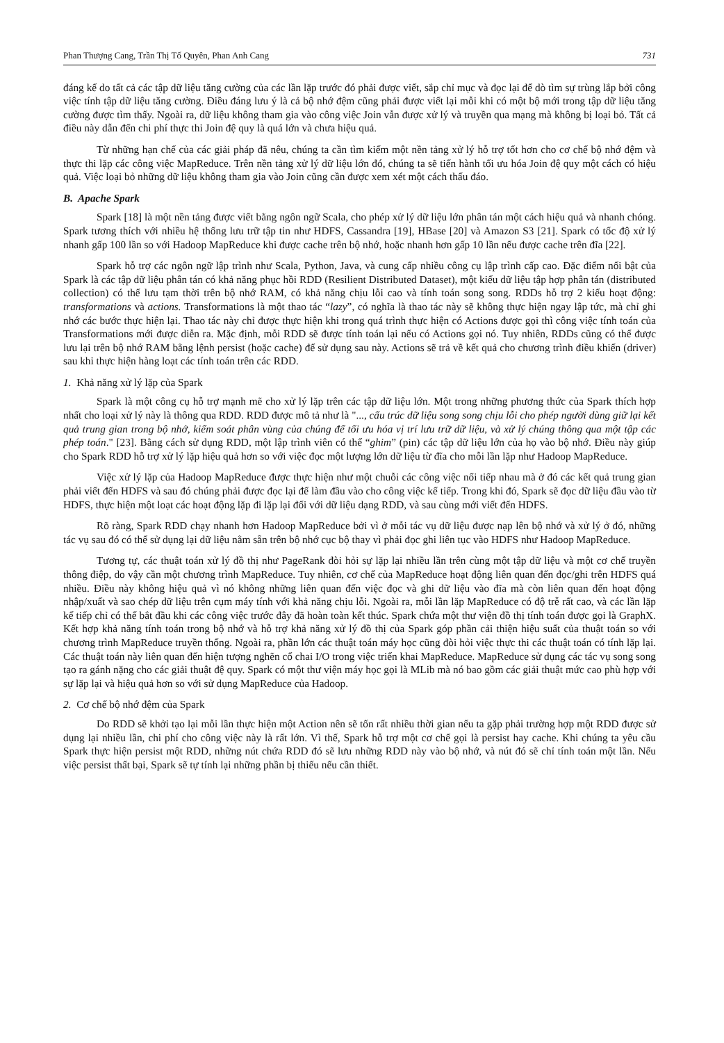Phan Thượng Cang, Trần Thị Tố Quyên, Phan Anh Cang 731
đáng kể do tất cả các tập dữ liệu tăng cường của các lần lặp trước đó phải được viết, sắp chỉ mục và đọc lại để dò tìm sự trùng lắp bởi công việc tính tập dữ liệu tăng cường. Điều đáng lưu ý là cả bộ nhớ đệm cũng phải được viết lại mỗi khi có một bộ mới trong tập dữ liệu tăng cường được tìm thấy. Ngoài ra, dữ liệu không tham gia vào công việc Join vẫn được xử lý và truyền qua mạng mà không bị loại bỏ. Tất cả điều này dẫn đến chi phí thực thi Join đệ quy là quá lớn và chưa hiệu quả.
Từ những hạn chế của các giải pháp đã nêu, chúng ta cần tìm kiếm một nền tảng xử lý hỗ trợ tốt hơn cho cơ chế bộ nhớ đệm và thực thi lặp các công việc MapReduce. Trên nền tảng xử lý dữ liệu lớn đó, chúng ta sẽ tiến hành tối ưu hóa Join đệ quy một cách có hiệu quả. Việc loại bỏ những dữ liệu không tham gia vào Join cũng cần được xem xét một cách thấu đáo.
B. Apache Spark
Spark [18] là một nền tảng được viết bằng ngôn ngữ Scala, cho phép xử lý dữ liệu lớn phân tán một cách hiệu quả và nhanh chóng. Spark tương thích với nhiều hệ thống lưu trữ tập tin như HDFS, Cassandra [19], HBase [20] và Amazon S3 [21]. Spark có tốc độ xử lý nhanh gấp 100 lần so với Hadoop MapReduce khi được cache trên bộ nhớ, hoặc nhanh hơn gấp 10 lần nếu được cache trên đĩa [22].
Spark hỗ trợ các ngôn ngữ lập trình như Scala, Python, Java, và cung cấp nhiều công cụ lập trình cấp cao. Đặc điểm nổi bật của Spark là các tập dữ liệu phân tán có khả năng phục hồi RDD (Resilient Distributed Dataset), một kiểu dữ liệu tập hợp phân tán (distributed collection) có thể lưu tạm thời trên bộ nhớ RAM, có khả năng chịu lỗi cao và tính toán song song. RDDs hỗ trợ 2 kiểu hoạt động: transformations và actions. Transformations là một thao tác “lazy”, có nghĩa là thao tác này sẽ không thực hiện ngay lập tức, mà chỉ ghi nhớ các bước thực hiện lại. Thao tác này chỉ được thực hiện khi trong quá trình thực hiện có Actions được gọi thì công việc tính toán của Transformations mới được diễn ra. Mặc định, mỗi RDD sẽ được tính toán lại nếu có Actions gọi nó. Tuy nhiên, RDDs cũng có thể được lưu lại trên bộ nhớ RAM bằng lệnh persist (hoặc cache) để sử dụng sau này. Actions sẽ trả về kết quả cho chương trình điều khiển (driver) sau khi thực hiện hàng loạt các tính toán trên các RDD.
1. Khả năng xử lý lặp của Spark
Spark là một công cụ hỗ trợ mạnh mẽ cho xử lý lặp trên các tập dữ liệu lớn. Một trong những phương thức của Spark thích hợp nhất cho loại xử lý này là thông qua RDD. RDD được mô tả như là "..., cấu trúc dữ liệu song song chịu lỗi cho phép người dùng giữ lại kết quả trung gian trong bộ nhớ, kiểm soát phân vùng của chúng để tối ưu hóa vị trí lưu trữ dữ liệu, và xử lý chúng thông qua một tập các phép toán." [23]. Bằng cách sử dụng RDD, một lập trình viên có thể “ghim” (pin) các tập dữ liệu lớn của họ vào bộ nhớ. Điều này giúp cho Spark RDD hỗ trợ xử lý lặp hiệu quả hơn so với việc đọc một lượng lớn dữ liệu từ đĩa cho mỗi lần lặp như Hadoop MapReduce.
Việc xử lý lặp của Hadoop MapReduce được thực hiện như một chuỗi các công việc nối tiếp nhau mà ở đó các kết quả trung gian phải viết đến HDFS và sau đó chúng phải được đọc lại để làm đầu vào cho công việc kế tiếp. Trong khi đó, Spark sẽ đọc dữ liệu đầu vào từ HDFS, thực hiện một loạt các hoạt động lặp đi lặp lại đối với dữ liệu dạng RDD, và sau cùng mới viết đến HDFS.
Rõ ràng, Spark RDD chạy nhanh hơn Hadoop MapReduce bởi vì ở mỗi tác vụ dữ liệu được nạp lên bộ nhớ và xử lý ở đó, những tác vụ sau đó có thể sử dụng lại dữ liệu nằm sẵn trên bộ nhớ cục bộ thay vì phải đọc ghi liên tục vào HDFS như Hadoop MapReduce.
Tương tự, các thuật toán xử lý đồ thị như PageRank đòi hỏi sự lặp lại nhiều lần trên cùng một tập dữ liệu và một cơ chế truyền thông điệp, do vậy cần một chương trình MapReduce. Tuy nhiên, cơ chế của MapReduce hoạt động liên quan đến đọc/ghi trên HDFS quá nhiều. Điều này không hiệu quả vì nó không những liên quan đến việc đọc và ghi dữ liệu vào đĩa mà còn liên quan đến hoạt động nhập/xuất và sao chép dữ liệu trên cụm máy tính với khả năng chịu lỗi. Ngoài ra, mỗi lần lặp MapReduce có độ trễ rất cao, và các lần lặp kế tiếp chỉ có thể bắt đầu khi các công việc trước đây đã hoàn toàn kết thúc. Spark chứa một thư viện đồ thị tính toán được gọi là GraphX. Kết hợp khả năng tính toán trong bộ nhớ và hỗ trợ khả năng xử lý đồ thị của Spark góp phần cải thiện hiệu suất của thuật toán so với chương trình MapReduce truyền thống. Ngoài ra, phần lớn các thuật toán máy học cũng đòi hỏi việc thực thi các thuật toán có tính lặp lại. Các thuật toán này liên quan đến hiện tượng nghẽn cổ chai I/O trong việc triển khai MapReduce. MapReduce sử dụng các tác vụ song song tạo ra gánh nặng cho các giải thuật đệ quy. Spark có một thư viện máy học gọi là MLib mà nó bao gồm các giải thuật mức cao phù hợp với sự lặp lại và hiệu quả hơn so với sử dụng MapReduce của Hadoop.
2. Cơ chế bộ nhớ đệm của Spark
Do RDD sẽ khởi tạo lại mỗi lần thực hiện một Action nên sẽ tốn rất nhiều thời gian nếu ta gặp phải trường hợp một RDD được sử dụng lại nhiều lần, chi phí cho công việc này là rất lớn. Vì thế, Spark hỗ trợ một cơ chế gọi là persist hay cache. Khi chúng ta yêu cầu Spark thực hiện persist một RDD, những nút chứa RDD đó sẽ lưu những RDD này vào bộ nhớ, và nút đó sẽ chỉ tính toán một lần. Nếu việc persist thất bại, Spark sẽ tự tính lại những phần bị thiếu nếu cần thiết.